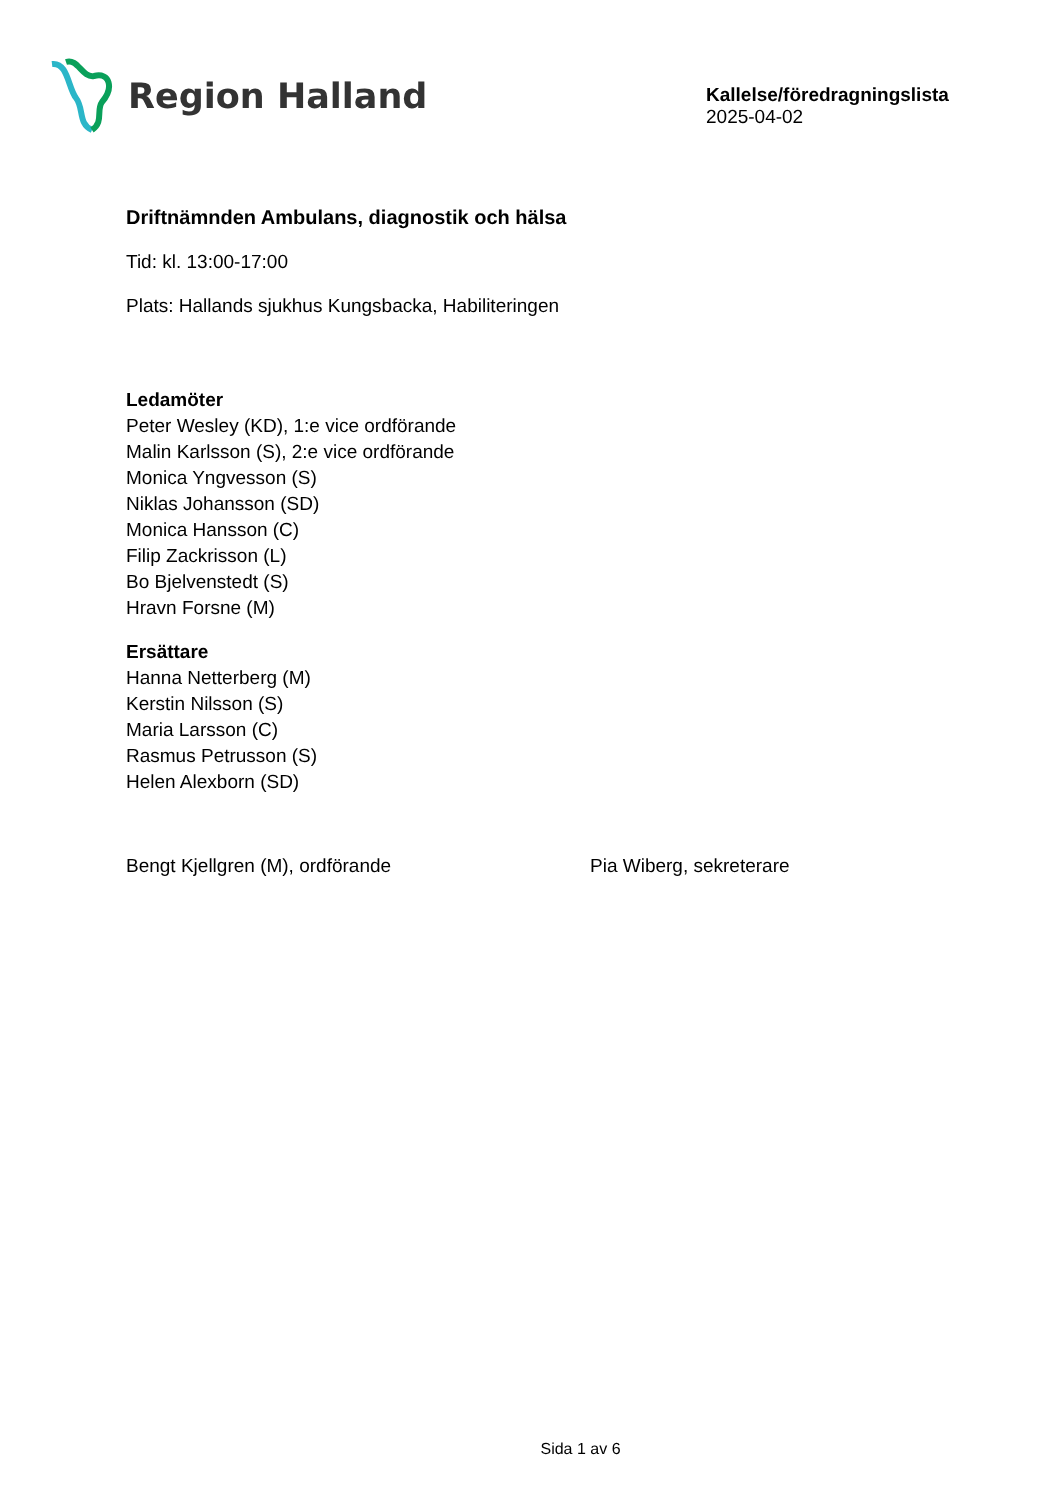Region Halland
Kallelse/föredragningslista
2025-04-02
Driftnämnden Ambulans, diagnostik och hälsa
Tid: kl. 13:00-17:00
Plats: Hallands sjukhus Kungsbacka, Habiliteringen
Ledamöter
Peter Wesley (KD), 1:e vice ordförande
Malin Karlsson (S), 2:e vice ordförande
Monica Yngvesson (S)
Niklas Johansson (SD)
Monica Hansson (C)
Filip Zackrisson (L)
Bo Bjelvenstedt (S)
Hravn Forsne (M)
Ersättare
Hanna Netterberg (M)
Kerstin Nilsson (S)
Maria Larsson (C)
Rasmus Petrusson (S)
Helen Alexborn (SD)
Bengt Kjellgren (M), ordförande Pia Wiberg, sekreterare
Sida 1 av 6